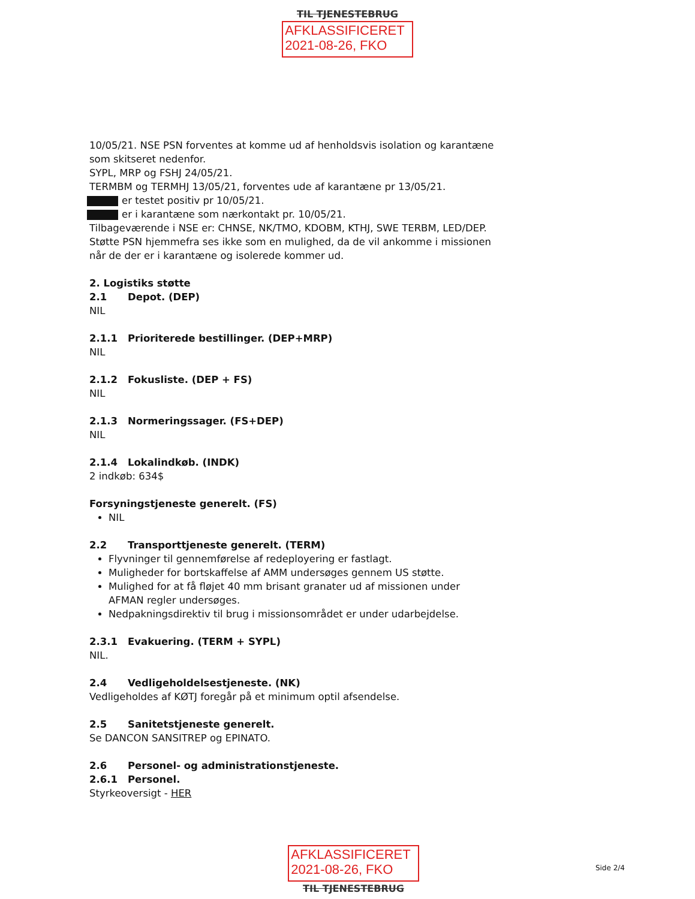TIL TJENESTEBRUG
AFKLASSIFICERET
2021-08-26, FKO
10/05/21. NSE PSN forventes at komme ud af henholdsvis isolation og karantæne som skitseret nedenfor.
SYPL, MRP og FSHJ 24/05/21.
TERMBM og TERMHJ 13/05/21, forventes ude af karantæne pr 13/05/21.
er testet positiv pr 10/05/21.
er i karantæne som nærkontakt pr. 10/05/21.
Tilbageværende i NSE er: CHNSE, NK/TMO, KDOBM, KTHJ, SWE TERBM, LED/DEP.
Støtte PSN hjemmefra ses ikke som en mulighed, da de vil ankomme i missionen når de der er i karantæne og isolerede kommer ud.
2. Logistiks støtte
2.1 Depot. (DEP)
NIL
2.1.1 Prioriterede bestillinger. (DEP+MRP)
NIL
2.1.2 Fokusliste. (DEP + FS)
NIL
2.1.3 Normeringssager. (FS+DEP)
NIL
2.1.4 Lokalindkøb. (INDK)
2 indkøb: 634$
Forsyningstjeneste generelt. (FS)
NIL
2.2 Transporttjeneste generelt. (TERM)
Flyvninger til gennemførelse af redeployering er fastlagt.
Muligheder for bortskaffelse af AMM undersøges gennem US støtte.
Mulighed for at få fløjet 40 mm brisant granater ud af missionen under AFMAN regler undersøges.
Nedpakningsdirektiv til brug i missionsområdet er under udarbejdelse.
2.3.1 Evakuering. (TERM + SYPL)
NIL.
2.4 Vedligeholdelsestjeneste. (NK)
Vedligeholdes af KØTJ foregår på et minimum optil afsendelse.
2.5 Sanitetstjeneste generelt.
Se DANCON SANSITREP og EPINATO.
2.6 Personel- og administrationstjeneste.
2.6.1 Personel.
Styrkeoversigt - HER
AFKLASSIFICERET
2021-08-26, FKO
TIL TJENESTEBRUG
Side 2/4